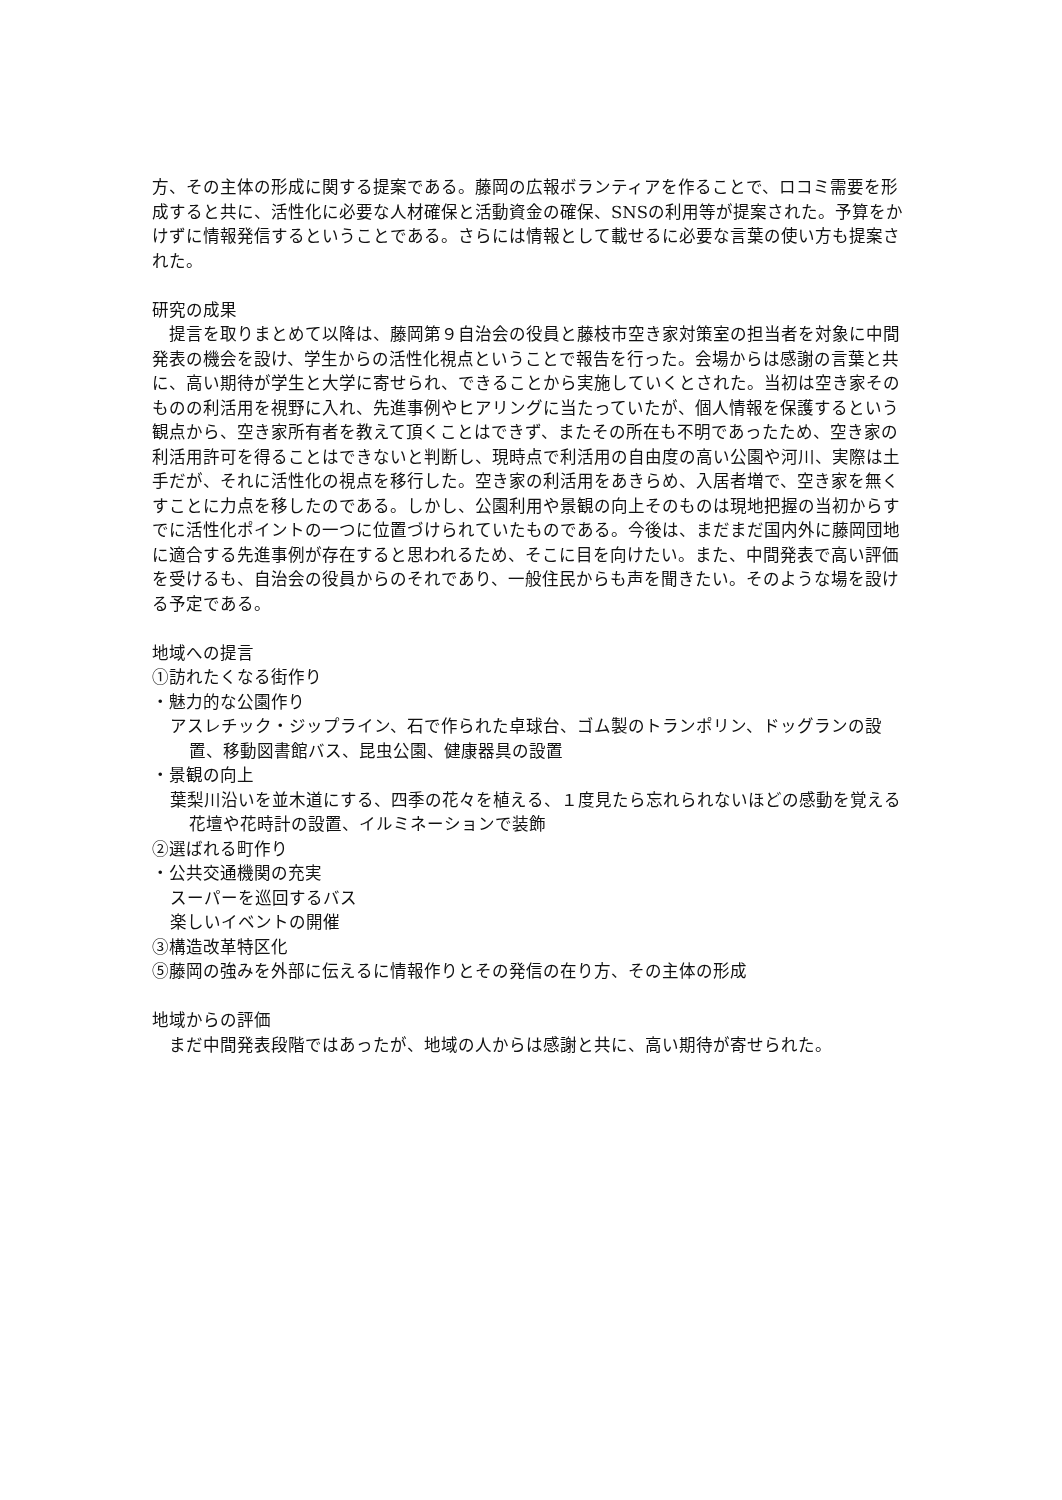方、その主体の形成に関する提案である。藤岡の広報ボランティアを作ることで、ロコミ需要を形成すると共に、活性化に必要な人材確保と活動資金の確保、SNSの利用等が提案された。予算をかけずに情報発信するということである。さらには情報として載せるに必要な言葉の使い方も提案された。
研究の成果
　提言を取りまとめて以降は、藤岡第９自治会の役員と藤枝市空き家対策室の担当者を対象に中間発表の機会を設け、学生からの活性化視点ということで報告を行った。会場からは感謝の言葉と共に、高い期待が学生と大学に寄せられ、できることから実施していくとされた。当初は空き家そのものの利活用を視野に入れ、先進事例やヒアリングに当たっていたが、個人情報を保護するという観点から、空き家所有者を教えて頂くことはできず、またその所在も不明であったため、空き家の利活用許可を得ることはできないと判断し、現時点で利活用の自由度の高い公園や河川、実際は土手だが、それに活性化の視点を移行した。空き家の利活用をあきらめ、入居者増で、空き家を無くすことに力点を移したのである。しかし、公園利用や景観の向上そのものは現地把握の当初からすでに活性化ポイントの一つに位置づけられていたものである。今後は、まだまだ国内外に藤岡団地に適合する先進事例が存在すると思われるため、そこに目を向けたい。また、中間発表で高い評価を受けるも、自治会の役員からのそれであり、一般住民からも声を聞きたい。そのような場を設ける予定である。
地域への提言
①訪れたくなる街作り
・魅力的な公園作り
アスレチック・ジップライン、石で作られた卓球台、ゴム製のトランポリン、ドッグランの設置、移動図書館バス、昆虫公園、健康器具の設置
・景観の向上
葉梨川沿いを並木道にする、四季の花々を植える、１度見たら忘れられないほどの感動を覚える花壇や花時計の設置、イルミネーションで装飾
②選ばれる町作り
・公共交通機関の充実
スーパーを巡回するバス
楽しいイベントの開催
③構造改革特区化
⑤藤岡の強みを外部に伝えるに情報作りとその発信の在り方、その主体の形成
地域からの評価
　まだ中間発表段階ではあったが、地域の人からは感謝と共に、高い期待が寄せられた。